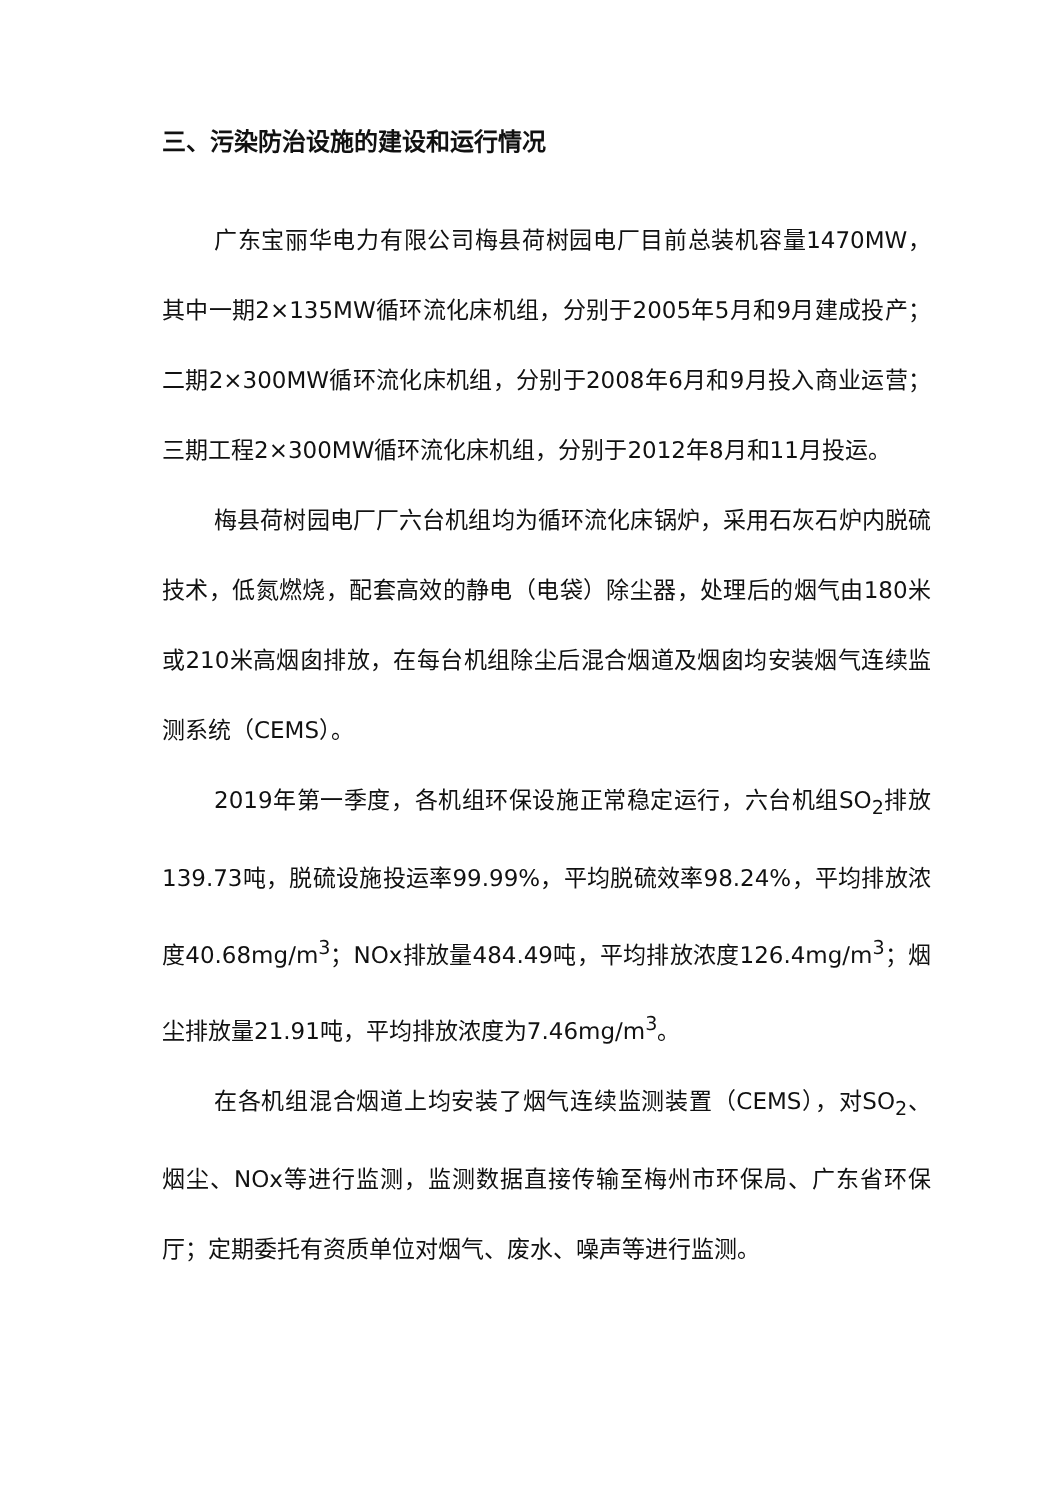三、污染防治设施的建设和运行情况
广东宝丽华电力有限公司梅县荷树园电厂目前总装机容量1470MW，其中一期2×135MW循环流化床机组，分别于2005年5月和9月建成投产；二期2×300MW循环流化床机组，分别于2008年6月和9月投入商业运营；三期工程2×300MW循环流化床机组，分别于2012年8月和11月投运。
梅县荷树园电厂厂六台机组均为循环流化床锅炉，采用石灰石炉内脱硫技术，低氮燃烧，配套高效的静电（电袋）除尘器，处理后的烟气由180米或210米高烟囱排放，在每台机组除尘后混合烟道及烟囱均安装烟气连续监测系统（CEMS）。
2019年第一季度，各机组环保设施正常稳定运行，六台机组SO<sub>2</sub>排放139.73吨，脱硫设施投运率99.99%，平均脱硫效率98.24%，平均排放浓度40.68mg/m<sup>3</sup>；NOx排放量484.49吨，平均排放浓度126.4mg/m<sup>3</sup>；烟尘排放量21.91吨，平均排放浓度为7.46mg/m<sup>3</sup>。
在各机组混合烟道上均安装了烟气连续监测装置（CEMS），对SO<sub>2</sub>、烟尘、NOx等进行监测，监测数据直接传输至梅州市环保局、广东省环保厅；定期委托有资质单位对烟气、废水、噪声等进行监测。